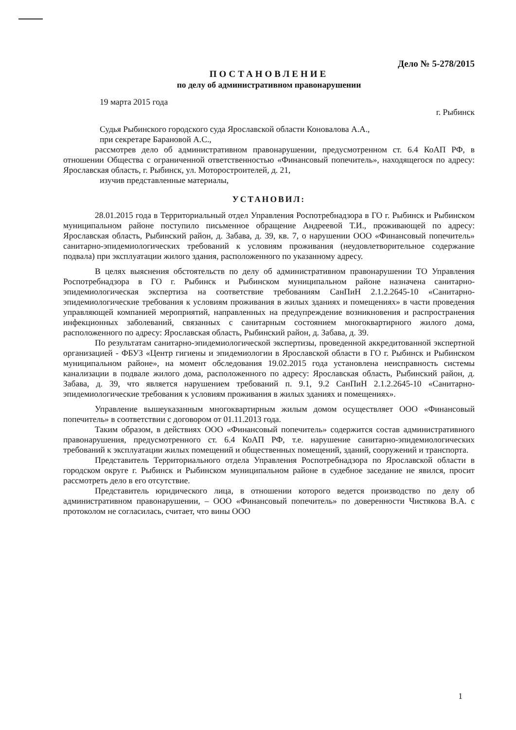Дело № 5-278/2015
ПОСТАНОВЛЕНИЕ
по делу об административном правонарушении
19 марта 2015 года
г. Рыбинск
Судья Рыбинского городского суда Ярославской области Коновалова А.А.,
при секретаре Барановой А.С.,
рассмотрев дело об административном правонарушении, предусмотренном ст. 6.4 КоАП РФ, в отношении Общества с ограниченной ответственностью «Финансовый попечитель», находящегося по адресу: Ярославская область, г. Рыбинск, ул. Моторостроителей, д. 21,
изучив представленные материалы,
УСТАНОВИЛ:
28.01.2015 года в Территориальный отдел Управления Роспотребнадзора в ГО г. Рыбинск и Рыбинском муниципальном районе поступило письменное обращение Андреевой Т.И., проживающей по адресу: Ярославская область, Рыбинский район, д. Забава, д. 39, кв. 7, о нарушении ООО «Финансовый попечитель» санитарно-эпидемиологических требований к условиям проживания (неудовлетворительное содержание подвала) при эксплуатации жилого здания, расположенного по указанному адресу.
В целях выяснения обстоятельств по делу об административном правонарушении ТО Управления Роспотребнадзора в ГО г. Рыбинск и Рыбинском муниципальном районе назначена санитарно-эпидемиологическая экспертиза на соответствие требованиям СанПиН 2.1.2.2645-10 «Санитарно-эпидемиологические требования к условиям проживания в жилых зданиях и помещениях» в части проведения управляющей компанией мероприятий, направленных на предупреждение возникновения и распространения инфекционных заболеваний, связанных с санитарным состоянием многоквартирного жилого дома, расположенного по адресу: Ярославская область, Рыбинский район, д. Забава, д. 39.
По результатам санитарно-эпидемиологической экспертизы, проведенной аккредитованной экспертной организацией - ФБУЗ «Центр гигиены и эпидемиологии в Ярославской области в ГО г. Рыбинск и Рыбинском муниципальном районе», на момент обследования 19.02.2015 года установлена неисправность системы канализации в подвале жилого дома, расположенного по адресу: Ярославская область, Рыбинский район, д. Забава, д. 39, что является нарушением требований п. 9.1, 9.2 СанПиН 2.1.2.2645-10 «Санитарно-эпидемиологические требования к условиям проживания в жилых зданиях и помещениях».
Управление вышеуказанным многоквартирным жилым домом осуществляет ООО «Финансовый попечитель» в соответствии с договором от 01.11.2013 года.
Таким образом, в действиях ООО «Финансовый попечитель» содержится состав административного правонарушения, предусмотренного ст. 6.4 КоАП РФ, т.е. нарушение санитарно-эпидемиологических требований к эксплуатации жилых помещений и общественных помещений, зданий, сооружений и транспорта.
Представитель Территориального отдела Управления Роспотребнадзора по Ярославской области в городском округе г. Рыбинск и Рыбинском муниципальном районе в судебное заседание не явился, просит рассмотреть дело в его отсутствие.
Представитель юридического лица, в отношении которого ведется производство по делу об административном правонарушении, – ООО «Финансовый попечитель» по доверенности Чистякова В.А. с протоколом не согласилась, считает, что вины ООО
1